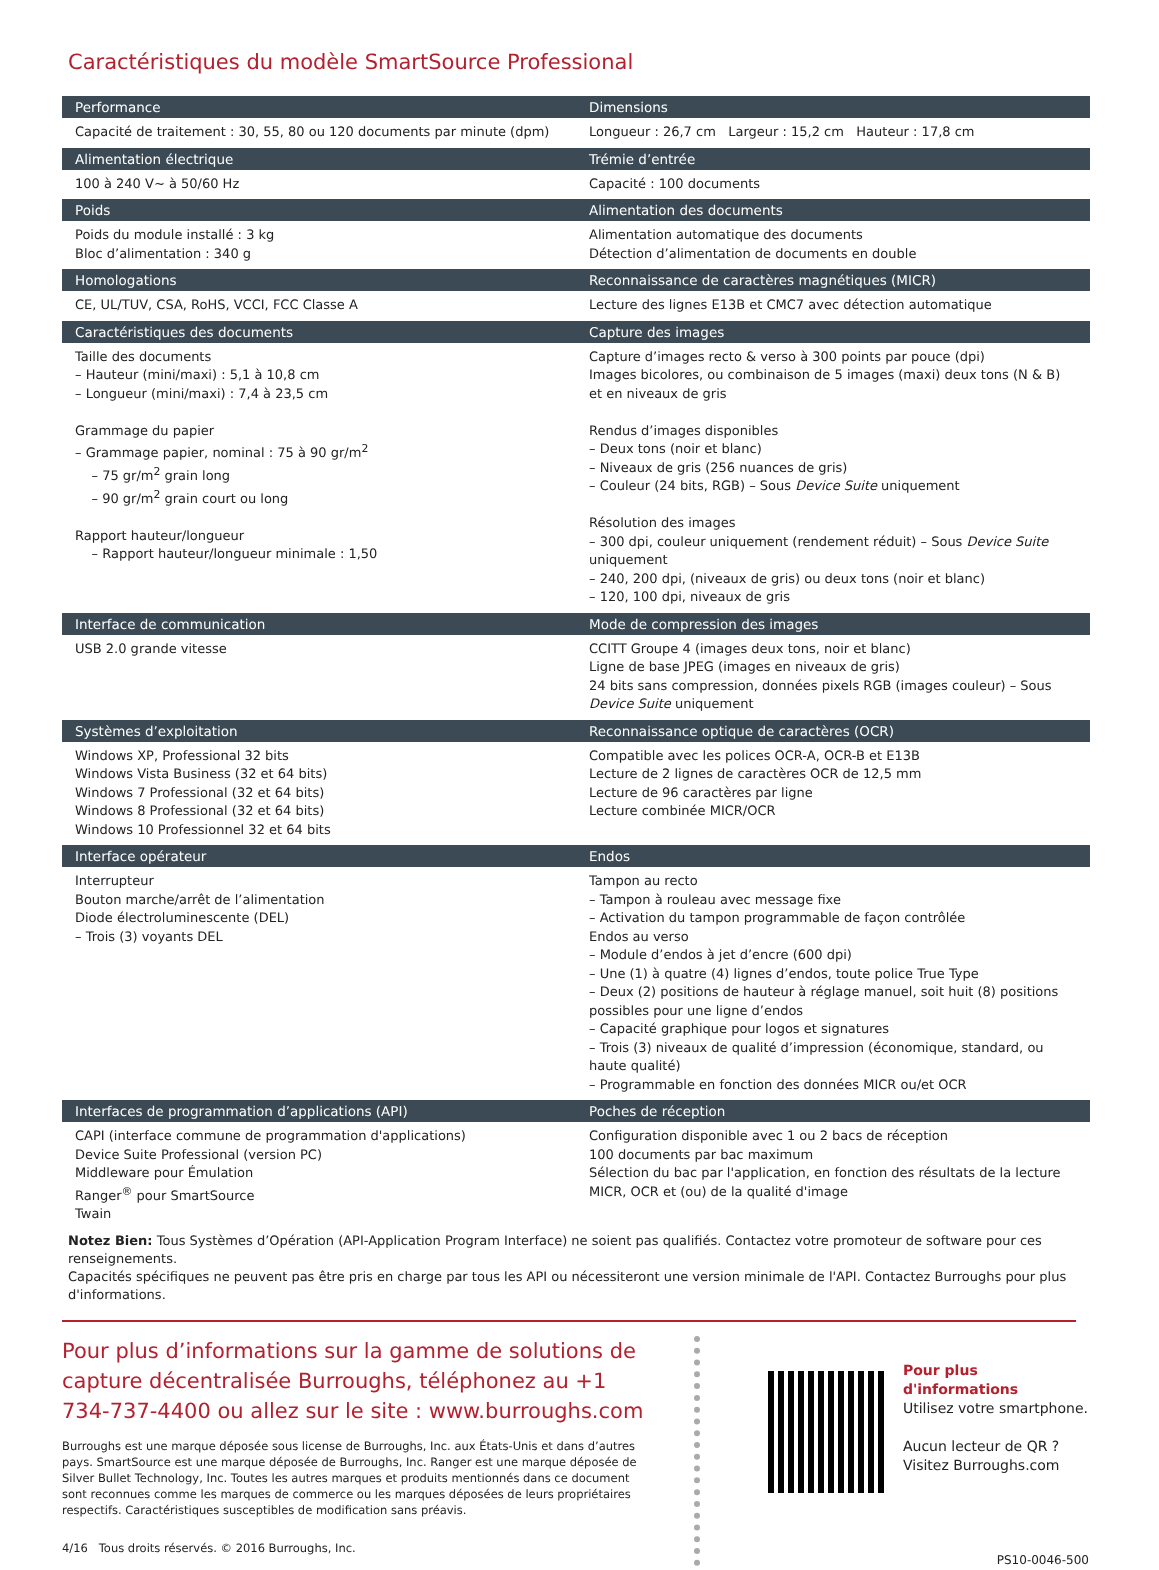Caractéristiques du modèle SmartSource Professional
| Performance | Dimensions |
| --- | --- |
| Capacité de traitement : 30, 55, 80 ou 120 documents par minute (dpm) | Longueur : 26,7 cm Largeur : 15,2 cm Hauteur : 17,8 cm |
| Alimentation électrique | Trémie d’entrée |
| 100 à 240 V~ à 50/60 Hz | Capacité : 100 documents |
| Poids | Alimentation des documents |
| Poids du module installé : 3 kg Bloc d’alimentation : 340 g | Alimentation automatique des documents Détection d’alimentation de documents en double |
| Homologations | Reconnaissance de caractères magnétiques (MICR) |
| CE, UL/TUV, CSA, RoHS, VCCI, FCC Classe A | Lecture des lignes E13B et CMC7 avec détection automatique |
| Caractéristiques des documents | Capture des images |
| Taille des documents – Hauteur (mini/maxi) : 5,1 à 10,8 cm – Longueur (mini/maxi) : 7,4 à 23,5 cm Grammage du papier – Grammage papier, nominal : 75 à 90 gr/m<sup>2</sup> – 75 gr/m<sup>2</sup> grain long – 90 gr/m<sup>2</sup> grain court ou long Rapport hauteur/longueur – Rapport hauteur/longueur minimale : 1,50 | Capture d’images recto & verso à 300 points par pouce (dpi) Images bicolores, ou combinaison de 5 images (maxi) deux tons (N & B) et en niveaux de gris Rendus d’images disponibles – Deux tons (noir et blanc) – Niveaux de gris (256 nuances de gris) – Couleur (24 bits, RGB) – Sous Device Suite uniquement Résolution des images – 300 dpi, couleur uniquement (rendement réduit) – Sous Device Suite uniquement – 240, 200 dpi, (niveaux de gris) ou deux tons (noir et blanc) – 120, 100 dpi, niveaux de gris |
| Interface de communication | Mode de compression des images |
| USB 2.0 grande vitesse | CCITT Groupe 4 (images deux tons, noir et blanc) Ligne de base JPEG (images en niveaux de gris) 24 bits sans compression, données pixels RGB (images couleur) – Sous Device Suite uniquement |
| Systèmes d’exploitation | Reconnaissance optique de caractères (OCR) |
| Windows XP, Professional 32 bits Windows Vista Business (32 et 64 bits) Windows 7 Professional (32 et 64 bits) Windows 8 Professional (32 et 64 bits) Windows 10 Professionnel 32 et 64 bits | Compatible avec les polices OCR-A, OCR-B et E13B Lecture de 2 lignes de caractères OCR de 12,5 mm Lecture de 96 caractères par ligne Lecture combinée MICR/OCR |
| Interface opérateur | Endos |
| Interrupteur Bouton marche/arrêt de l’alimentation Diode électroluminescente (DEL) – Trois (3) voyants DEL | Tampon au recto – Tampon à rouleau avec message fixe – Activation du tampon programmable de façon contrôlée Endos au verso – Module d’endos à jet d’encre (600 dpi) – Une (1) à quatre (4) lignes d’endos, toute police True Type – Deux (2) positions de hauteur à réglage manuel, soit huit (8) positions possibles pour une ligne d’endos – Capacité graphique pour logos et signatures – Trois (3) niveaux de qualité d’impression (économique, standard, ou haute qualité) – Programmable en fonction des données MICR ou/et OCR |
| Interfaces de programmation d’applications (API) | Poches de réception |
| CAPI (interface commune de programmation d'applications) Device Suite Professional (version PC) Middleware pour Émulation Ranger<sup>®</sup> pour SmartSource Twain | Configuration disponible avec 1 ou 2 bacs de réception 100 documents par bac maximum Sélection du bac par l'application, en fonction des résultats de la lecture MICR, OCR et (ou) de la qualité d'image |
Notez Bien: Tous Systèmes d’Opération (API-Application Program Interface) ne soient pas qualifiés. Contactez votre promoteur de software pour ces renseignements.
Capacités spécifiques ne peuvent pas être pris en charge par tous les API ou nécessiteront une version minimale de l'API. Contactez Burroughs pour plus d'informations.
Pour plus d’informations sur la gamme de solutions de capture décentralisée Burroughs, téléphonez au +1 734-737-4400 ou allez sur le site : www.burroughs.com
Burroughs est une marque déposée sous license de Burroughs, Inc. aux États-Unis et dans d’autres pays. SmartSource est une marque déposée de Burroughs, Inc. Ranger est une marque déposée de Silver Bullet Technology, Inc. Toutes les autres marques et produits mentionnés dans ce document sont reconnues comme les marques de commerce ou les marques déposées de leurs propriétaires respectifs. Caractéristiques susceptibles de modification sans préavis.
4/16 Tous droits réservés. © 2016 Burroughs, Inc.
Pour plus d'informations
Utilisez votre smartphone.
Aucun lecteur de QR ?
Visitez Burroughs.com
PS10-0046-500